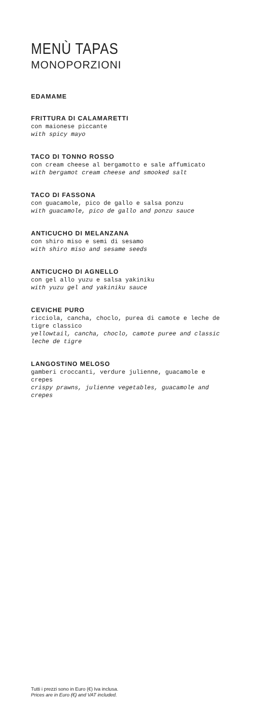MENÙ TAPAS
MONOPORZIONI
EDAMAME
FRITTURA DI CALAMARETTI
con maionese piccante
with spicy mayo
TACO DI TONNO ROSSO
con cream cheese al bergamotto e sale affumicato
with bergamot cream cheese and smooked salt
TACO DI FASSONA
con guacamole, pico de gallo e salsa ponzu
with guacamole, pico de gallo and ponzu sauce
ANTICUCHO DI MELANZANA
con shiro miso e semi di sesamo
with shiro miso and sesame seeds
ANTICUCHO DI AGNELLO
con gel allo yuzu e salsa yakiniku
with yuzu gel and yakiniku sauce
CEVICHE PURO
ricciola, cancha, choclo, purea di camote e leche de tigre classico
yellowtail, cancha, choclo, camote puree and classic leche de tigre
LANGOSTINO MELOSO
gamberi croccanti, verdure julienne, guacamole e crepes
crispy prawns, julienne vegetables, guacamole and crepes
Tutti i prezzi sono in Euro (€) Iva inclusa.
Prices are in Euro (€) and VAT included.